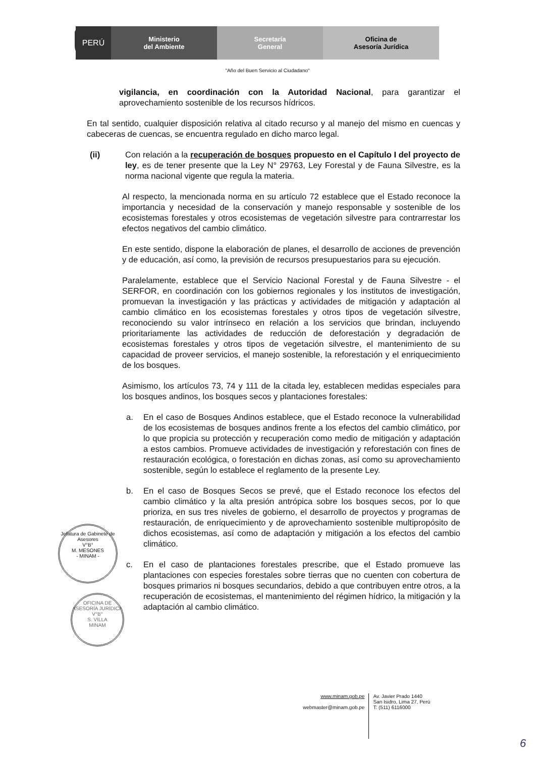PERÚ
Ministerio
del Ambiente
Secretaría
General
Oficina de
Asesoría Jurídica
"Año del Buen Servicio al Ciudadano"
vigilancia, en coordinación con la Autoridad Nacional, para garantizar el aprovechamiento sostenible de los recursos hídricos.
En tal sentido, cualquier disposición relativa al citado recurso y al manejo del mismo en cuencas y cabeceras de cuencas, se encuentra regulado en dicho marco legal.
(ii) Con relación a la recuperación de bosques propuesto en el Capítulo I del proyecto de ley, es de tener presente que la Ley N° 29763, Ley Forestal y de Fauna Silvestre, es la norma nacional vigente que regula la materia.
Al respecto, la mencionada norma en su artículo 72 establece que el Estado reconoce la importancia y necesidad de la conservación y manejo responsable y sostenible de los ecosistemas forestales y otros ecosistemas de vegetación silvestre para contrarrestar los efectos negativos del cambio climático.
En este sentido, dispone la elaboración de planes, el desarrollo de acciones de prevención y de educación, así como, la previsión de recursos presupuestarios para su ejecución.
Paralelamente, establece que el Servicio Nacional Forestal y de Fauna Silvestre - el SERFOR, en coordinación con los gobiernos regionales y los institutos de investigación, promuevan la investigación y las prácticas y actividades de mitigación y adaptación al cambio climático en los ecosistemas forestales y otros tipos de vegetación silvestre, reconociendo su valor intrínseco en relación a los servicios que brindan, incluyendo prioritariamente las actividades de reducción de deforestación y degradación de ecosistemas forestales y otros tipos de vegetación silvestre, el mantenimiento de su capacidad de proveer servicios, el manejo sostenible, la reforestación y el enriquecimiento de los bosques.
Asimismo, los artículos 73, 74 y 111 de la citada ley, establecen medidas especiales para los bosques andinos, los bosques secos y plantaciones forestales:
a. En el caso de Bosques Andinos establece, que el Estado reconoce la vulnerabilidad de los ecosistemas de bosques andinos frente a los efectos del cambio climático, por lo que propicia su protección y recuperación como medio de mitigación y adaptación a estos cambios. Promueve actividades de investigación y reforestación con fines de restauración ecológica, o forestación en dichas zonas, así como su aprovechamiento sostenible, según lo establece el reglamento de la presente Ley.
b. En el caso de Bosques Secos se prevé, que el Estado reconoce los efectos del cambio climático y la alta presión antrópica sobre los bosques secos, por lo que prioriza, en sus tres niveles de gobierno, el desarrollo de proyectos y programas de restauración, de enriquecimiento y de aprovechamiento sostenible multipropósito de dichos ecosistemas, así como de adaptación y mitigación a los efectos del cambio climático.
c. En el caso de plantaciones forestales prescribe, que el Estado promueve las plantaciones con especies forestales sobre tierras que no cuenten con cobertura de bosques primarios ni bosques secundarios, debido a que contribuyen entre otros, a la recuperación de ecosistemas, el mantenimiento del régimen hídrico, la mitigación y la adaptación al cambio climático.
Jefatura de Gabinete de Asesores
V°B°
M. MESONES
- MINAM -
OFICINA DE ASESORÍA JURÍDICA
V°B°
S. VILLA
MINAM
www.minam.gob.pe
webmaster@minam.gob.pe
Av. Javier Prado 1440
San Isidro, Lima 27, Perú
T: (511) 6116000
6